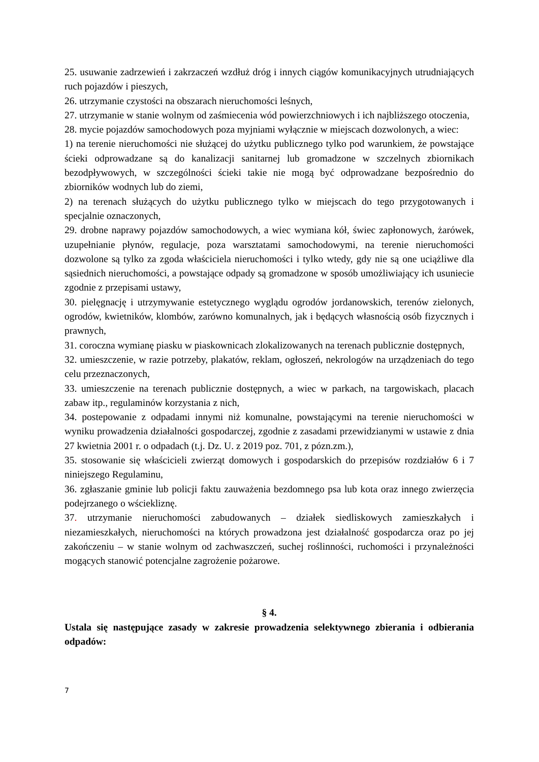25. usuwanie zadrzewień i zakrzaczeń wzdłuż dróg i innych ciągów komunikacyjnych utrudniających ruch pojazdów i pieszych,
26. utrzymanie czystości na obszarach nieruchomości leśnych,
27. utrzymanie w stanie wolnym od zaśmiecenia wód powierzchniowych i ich najbliższego otoczenia,
28. mycie pojazdów samochodowych poza myjniami wyłącznie w miejscach dozwolonych, a wiec:
1) na terenie nieruchomości nie służącej do użytku publicznego tylko pod warunkiem, że powstające ścieki odprowadzane są do kanalizacji sanitarnej lub gromadzone w szczelnych zbiornikach bezodpływowych, w szczególności ścieki takie nie mogą być odprowadzane bezpośrednio do zbiorników wodnych lub do ziemi,
2) na terenach służących do użytku publicznego tylko w miejscach do tego przygotowanych i specjalnie oznaczonych,
29. drobne naprawy pojazdów samochodowych, a wiec wymiana kół, świec zapłonowych, żarówek, uzupełnianie płynów, regulacje, poza warsztatami samochodowymi, na terenie nieruchomości dozwolone są tylko za zgoda właściciela nieruchomości i tylko wtedy, gdy nie są one uciążliwe dla sąsiednich nieruchomości, a powstające odpady są gromadzone w sposób umożliwiający ich usuniecie zgodnie z przepisami ustawy,
30. pielęgnację i utrzymywanie estetycznego wyglądu ogrodów jordanowskich, terenów zielonych, ogrodów, kwietników, klombów, zarówno komunalnych, jak i będących własnością osób fizycznych i prawnych,
31. coroczna wymianę piasku w piaskownicach zlokalizowanych na terenach publicznie dostępnych,
32. umieszczenie, w razie potrzeby, plakatów, reklam, ogłoszeń, nekrologów na urządzeniach do tego celu przeznaczonych,
33. umieszczenie na terenach publicznie dostępnych, a wiec w parkach, na targowiskach, placach zabaw itp., regulaminów korzystania z nich,
34. postepowanie z odpadami innymi niż komunalne, powstającymi na terenie nieruchomości w wyniku prowadzenia działalności gospodarczej, zgodnie z zasadami przewidzianymi w ustawie z dnia 27 kwietnia 2001 r. o odpadach (t.j. Dz. U. z 2019 poz. 701, z pózn.zm.),
35. stosowanie się właścicieli zwierząt domowych i gospodarskich do przepisów rozdziałów 6 i 7 niniejszego Regulaminu,
36. zgłaszanie gminie lub policji faktu zauważenia bezdomnego psa lub kota oraz innego zwierzęcia podejrzanego o wściekliznę.
37. utrzymanie nieruchomości zabudowanych – działek siedliskowych zamieszkałych i niezamieszkałych, nieruchomości na których prowadzona jest działalność gospodarcza oraz po jej zakończeniu – w stanie wolnym od zachwaszczeń, suchej roślinności, ruchomości i przynależności mogących stanowić potencjalne zagrożenie pożarowe.
§ 4.
Ustala się następujące zasady w zakresie prowadzenia selektywnego zbierania i odbierania odpadów:
7